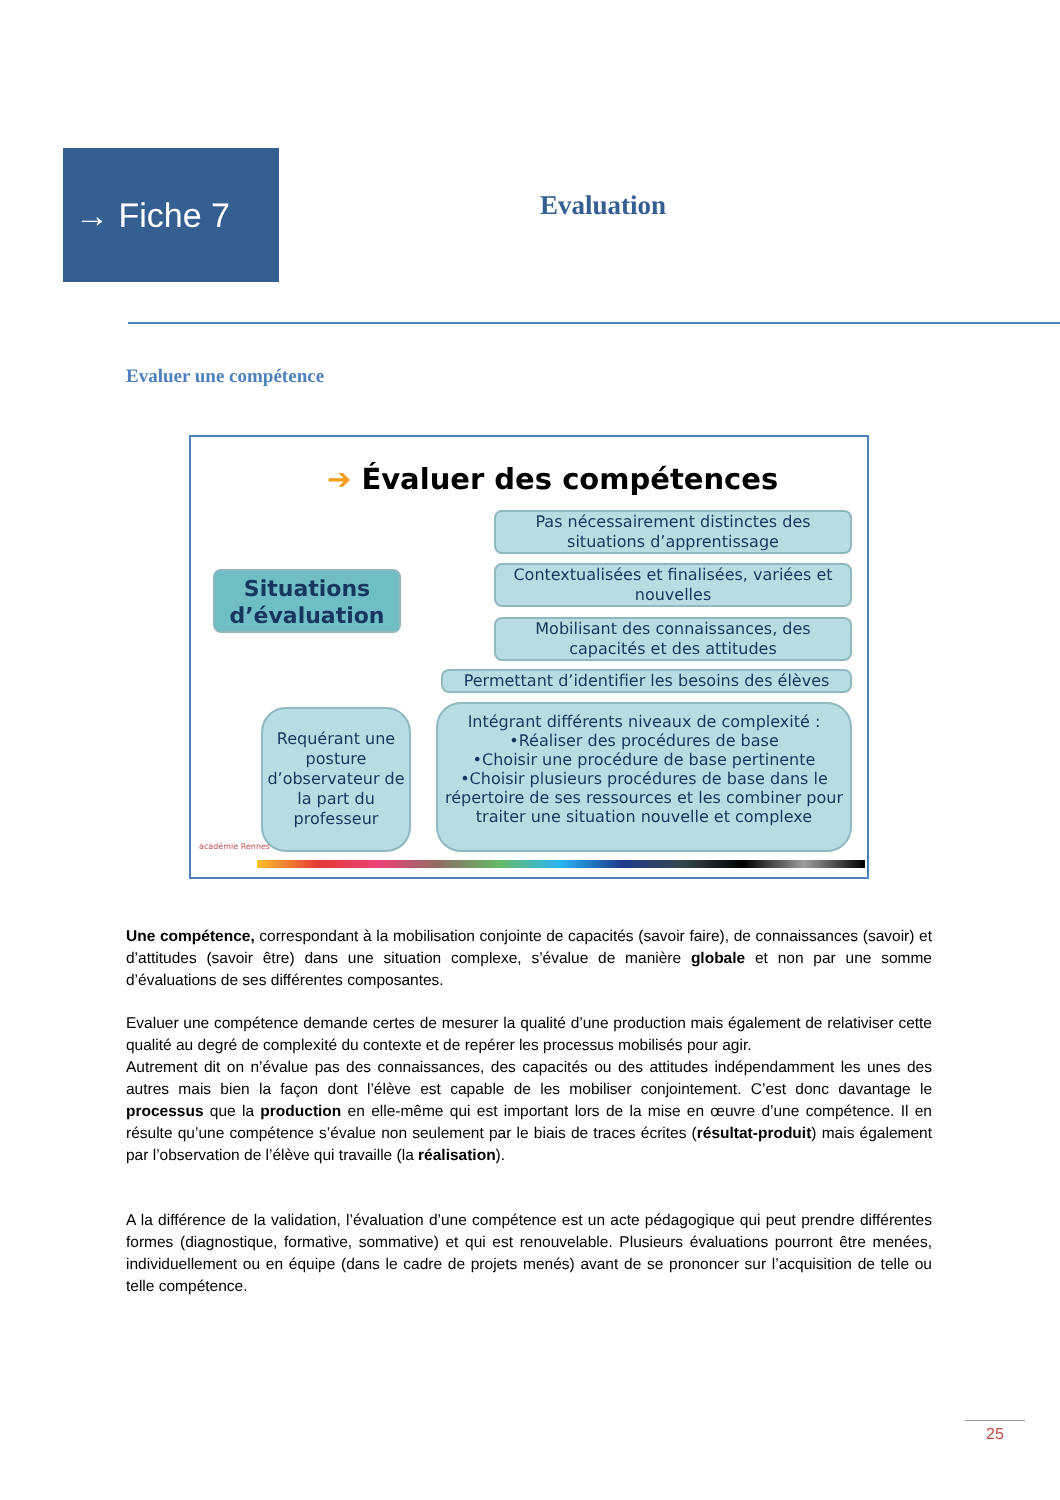→ Fiche 7
Evaluation
Evaluer une compétence
➔ Évaluer des compétences
Situations d’évaluation
Pas nécessairement distinctes des situations d’apprentissage
Contextualisées et finalisées, variées et nouvelles
Mobilisant des connaissances, des capacités et des attitudes
Permettant d’identifier les besoins des élèves
Requérant une posture d’observateur de la part du professeur
Intégrant différents niveaux de complexité :
•Réaliser des procédures de base
•Choisir une procédure de base pertinente
•Choisir plusieurs procédures de base dans le répertoire de ses ressources et les combiner pour traiter une situation nouvelle et complexe
académie Rennes
Une compétence, correspondant à la mobilisation conjointe de capacités (savoir faire), de connaissances (savoir) et d’attitudes (savoir être) dans une situation complexe, s’évalue de manière globale et non par une somme d’évaluations de ses différentes composantes.
Evaluer une compétence demande certes de mesurer la qualité d’une production mais également de relativiser cette qualité au degré de complexité du contexte et de repérer les processus mobilisés pour agir.
Autrement dit on n’évalue pas des connaissances, des capacités ou des attitudes indépendamment les unes des autres mais bien la façon dont l’élève est capable de les mobiliser conjointement. C’est donc davantage le processus que la production en elle-même qui est important lors de la mise en œuvre d’une compétence. Il en résulte qu’une compétence s’évalue non seulement par le biais de traces écrites (résultat-produit) mais également par l’observation de l’élève qui travaille (la réalisation).
A la différence de la validation, l’évaluation d’une compétence est un acte pédagogique qui peut prendre différentes formes (diagnostique, formative, sommative) et qui est renouvelable. Plusieurs évaluations pourront être menées, individuellement ou en équipe (dans le cadre de projets menés) avant de se prononcer sur l’acquisition de telle ou telle compétence.
25